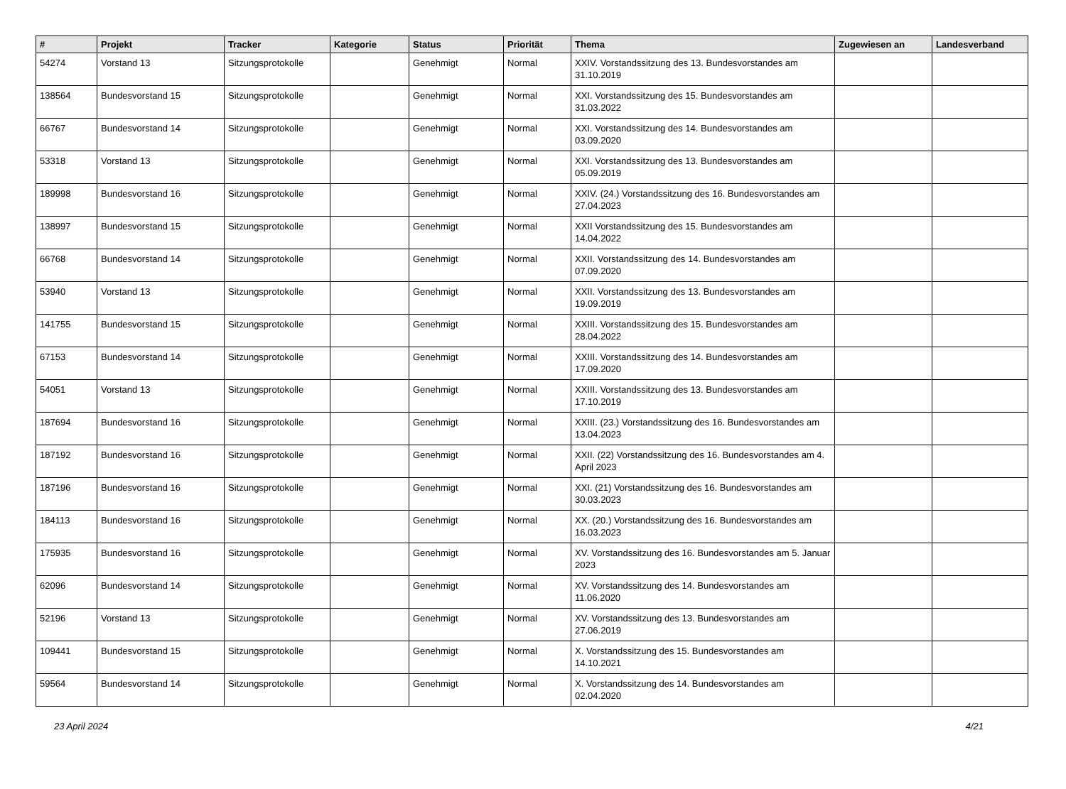| # | Projekt | Tracker | Kategorie | Status | Priorität | Thema | Zugewiesen an | Landesverband |
| --- | --- | --- | --- | --- | --- | --- | --- | --- |
| 54274 | Vorstand 13 | Sitzungsprotokolle | | Genehmigt | Normal | XXIV. Vorstandssitzung des 13. Bundesvorstandes am 31.10.2019 | | |
| 138564 | Bundesvorstand 15 | Sitzungsprotokolle | | Genehmigt | Normal | XXI. Vorstandssitzung des 15. Bundesvorstandes am 31.03.2022 | | |
| 66767 | Bundesvorstand 14 | Sitzungsprotokolle | | Genehmigt | Normal | XXI. Vorstandssitzung des 14. Bundesvorstandes am 03.09.2020 | | |
| 53318 | Vorstand 13 | Sitzungsprotokolle | | Genehmigt | Normal | XXI. Vorstandssitzung des 13. Bundesvorstandes am 05.09.2019 | | |
| 189998 | Bundesvorstand 16 | Sitzungsprotokolle | | Genehmigt | Normal | XXIV. (24.) Vorstandssitzung des 16. Bundesvorstandes am 27.04.2023 | | |
| 138997 | Bundesvorstand 15 | Sitzungsprotokolle | | Genehmigt | Normal | XXII Vorstandssitzung des 15. Bundesvorstandes am 14.04.2022 | | |
| 66768 | Bundesvorstand 14 | Sitzungsprotokolle | | Genehmigt | Normal | XXII. Vorstandssitzung des 14. Bundesvorstandes am 07.09.2020 | | |
| 53940 | Vorstand 13 | Sitzungsprotokolle | | Genehmigt | Normal | XXII. Vorstandssitzung des 13. Bundesvorstandes am 19.09.2019 | | |
| 141755 | Bundesvorstand 15 | Sitzungsprotokolle | | Genehmigt | Normal | XXIII. Vorstandssitzung des 15. Bundesvorstandes am 28.04.2022 | | |
| 67153 | Bundesvorstand 14 | Sitzungsprotokolle | | Genehmigt | Normal | XXIII. Vorstandssitzung des 14. Bundesvorstandes am 17.09.2020 | | |
| 54051 | Vorstand 13 | Sitzungsprotokolle | | Genehmigt | Normal | XXIII. Vorstandssitzung des 13. Bundesvorstandes am 17.10.2019 | | |
| 187694 | Bundesvorstand 16 | Sitzungsprotokolle | | Genehmigt | Normal | XXIII. (23.) Vorstandssitzung des 16. Bundesvorstandes am 13.04.2023 | | |
| 187192 | Bundesvorstand 16 | Sitzungsprotokolle | | Genehmigt | Normal | XXII. (22) Vorstandssitzung des 16. Bundesvorstandes am 4. April 2023 | | |
| 187196 | Bundesvorstand 16 | Sitzungsprotokolle | | Genehmigt | Normal | XXI. (21) Vorstandssitzung des 16. Bundesvorstandes am 30.03.2023 | | |
| 184113 | Bundesvorstand 16 | Sitzungsprotokolle | | Genehmigt | Normal | XX. (20.) Vorstandssitzung des 16. Bundesvorstandes am 16.03.2023 | | |
| 175935 | Bundesvorstand 16 | Sitzungsprotokolle | | Genehmigt | Normal | XV. Vorstandssitzung des 16. Bundesvorstandes am 5. Januar 2023 | | |
| 62096 | Bundesvorstand 14 | Sitzungsprotokolle | | Genehmigt | Normal | XV. Vorstandssitzung des 14. Bundesvorstandes am 11.06.2020 | | |
| 52196 | Vorstand 13 | Sitzungsprotokolle | | Genehmigt | Normal | XV. Vorstandssitzung des 13. Bundesvorstandes am 27.06.2019 | | |
| 109441 | Bundesvorstand 15 | Sitzungsprotokolle | | Genehmigt | Normal | X. Vorstandssitzung des 15. Bundesvorstandes am 14.10.2021 | | |
| 59564 | Bundesvorstand 14 | Sitzungsprotokolle | | Genehmigt | Normal | X. Vorstandssitzung des 14. Bundesvorstandes am 02.04.2020 | | |
23 April 2024 4/21